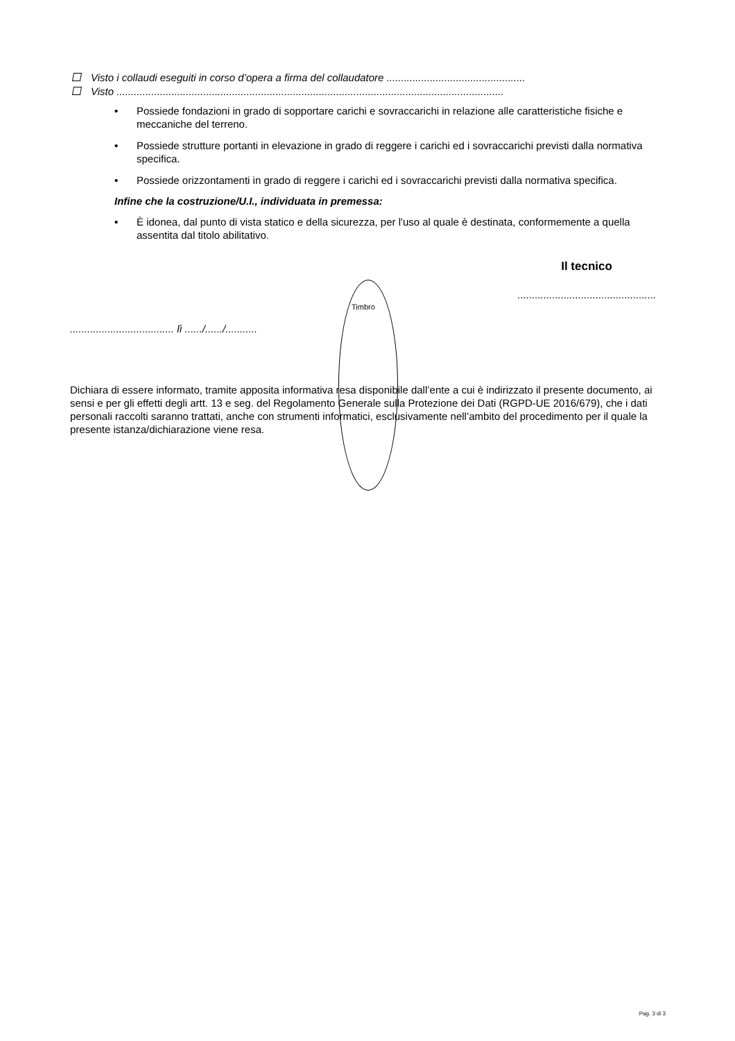Visto i collaudi eseguiti in corso d’opera a firma del collaudatore ................................................
Visto ......................................................................................................................................
• Possiede fondazioni in grado di sopportare carichi e sovraccarichi in relazione alle caratteristiche fisiche e meccaniche del terreno.
• Possiede strutture portanti in elevazione in grado di reggere i carichi ed i sovraccarichi previsti dalla normativa specifica.
• Possiede orizzontamenti in grado di reggere i carichi ed i sovraccarichi previsti dalla normativa specifica.
Infine che la costruzione/U.I., individuata in premessa:
• È idonea, dal punto di vista statico e della sicurezza, per l'uso al quale è destinata, conformemente a quella assentita dal titolo abilitativo.
Il tecnico
................................................
.................................... lì ....../....../...........
Dichiara di essere informato, tramite apposita informativa resa disponibile dall’ente a cui è indirizzato il presente documento, ai sensi e per gli effetti degli artt. 13 e seg. del Regolamento Generale sulla Protezione dei Dati (RGPD-UE 2016/679), che i dati personali raccolti saranno trattati, anche con strumenti informatici, esclusivamente nell’ambito del procedimento per il quale la presente istanza/dichiarazione viene resa.
Timbro
Pag. 3 di 3